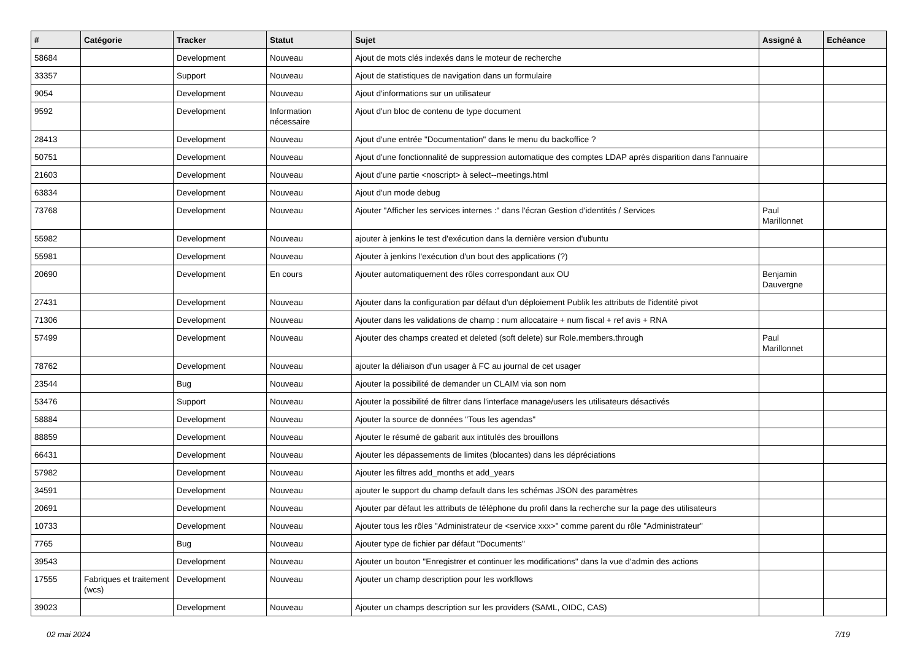| # | Catégorie | Tracker | Statut | Sujet | Assigné à | Echéance |
| --- | --- | --- | --- | --- | --- | --- |
| 58684 | | Development | Nouveau | Ajout de mots clés indexés dans le moteur de recherche | | |
| 33357 | | Support | Nouveau | Ajout de statistiques de navigation dans un formulaire | | |
| 9054 | | Development | Nouveau | Ajout d'informations sur un utilisateur | | |
| 9592 | | Development | Information nécessaire | Ajout d'un bloc de contenu de type document | | |
| 28413 | | Development | Nouveau | Ajout d'une entrée "Documentation" dans le menu du backoffice ? | | |
| 50751 | | Development | Nouveau | Ajout d'une fonctionnalité de suppression automatique des comptes LDAP après disparition dans l'annuaire | | |
| 21603 | | Development | Nouveau | Ajout d'une partie <noscript> à select--meetings.html | | |
| 63834 | | Development | Nouveau | Ajout d'un mode debug | | |
| 73768 | | Development | Nouveau | Ajouter "Afficher les services internes :" dans l'écran Gestion d'identités / Services | Paul Marillonnet | |
| 55982 | | Development | Nouveau | ajouter à jenkins le test d'exécution dans la dernière version d'ubuntu | | |
| 55981 | | Development | Nouveau | Ajouter à jenkins l'exécution d'un bout des applications (?) | | |
| 20690 | | Development | En cours | Ajouter automatiquement des rôles correspondant aux OU | Benjamin Dauvergne | |
| 27431 | | Development | Nouveau | Ajouter dans la configuration par défaut d'un déploiement Publik les attributs de l'identité pivot | | |
| 71306 | | Development | Nouveau | Ajouter dans les validations de champ : num allocataire + num fiscal + ref avis + RNA | | |
| 57499 | | Development | Nouveau | Ajouter des champs created et deleted (soft delete) sur Role.members.through | Paul Marillonnet | |
| 78762 | | Development | Nouveau | ajouter la déliaison d'un usager à FC au journal de cet usager | | |
| 23544 | | Bug | Nouveau | Ajouter la possibilité de demander un CLAIM via son nom | | |
| 53476 | | Support | Nouveau | Ajouter la possibilité de filtrer dans l'interface manage/users les utilisateurs désactivés | | |
| 58884 | | Development | Nouveau | Ajouter la source de données "Tous les agendas" | | |
| 88859 | | Development | Nouveau | Ajouter le résumé de gabarit aux intitulés des brouillons | | |
| 66431 | | Development | Nouveau | Ajouter les dépassements de limites (blocantes) dans les dépréciations | | |
| 57982 | | Development | Nouveau | Ajouter les filtres add_months et add_years | | |
| 34591 | | Development | Nouveau | ajouter le support du champ default dans les schémas JSON des paramètres | | |
| 20691 | | Development | Nouveau | Ajouter par défaut les attributs de téléphone du profil dans la recherche sur la page des utilisateurs | | |
| 10733 | | Development | Nouveau | Ajouter tous les rôles "Administrateur de <service xxx>" comme parent du rôle "Administrateur" | | |
| 7765 | | Bug | Nouveau | Ajouter type de fichier par défaut "Documents" | | |
| 39543 | | Development | Nouveau | Ajouter un bouton "Enregistrer et continuer les modifications" dans la vue d'admin des actions | | |
| 17555 | Fabriques et traitement (wcs) | Development | Nouveau | Ajouter un champ description pour les workflows | | |
| 39023 | | Development | Nouveau | Ajouter un champs description sur les providers (SAML, OIDC, CAS) | | |
02 mai 2024 7/19